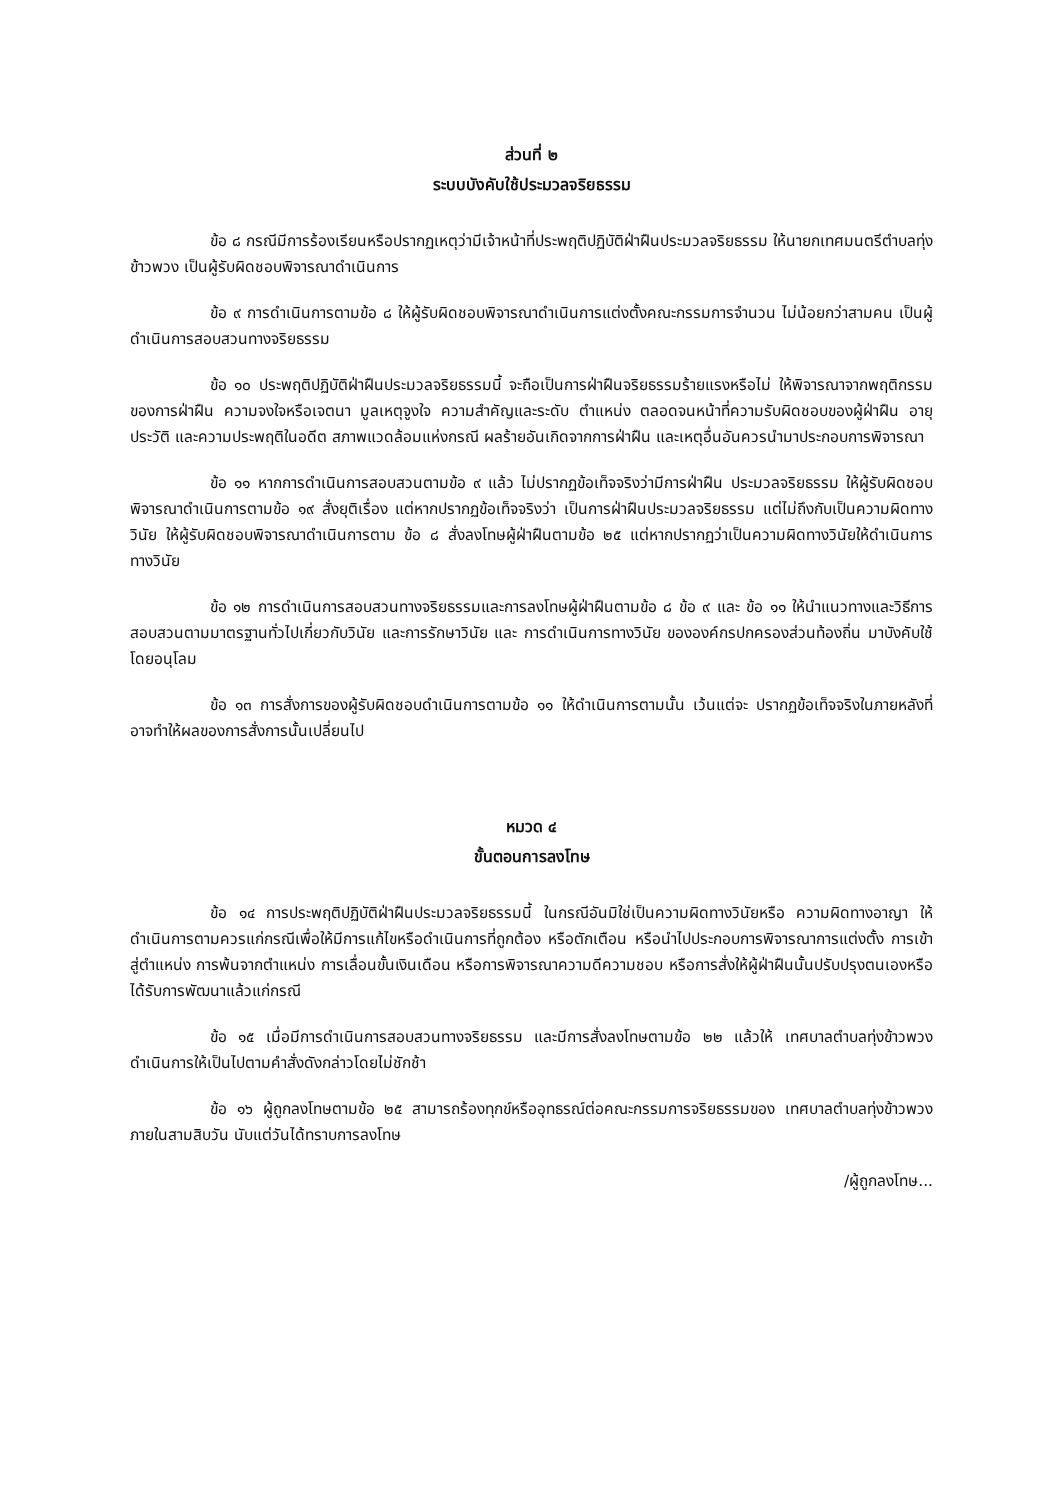ส่วนที่ ๒
ระบบบังคับใช้ประมวลจริยธรรม
ข้อ ๘ กรณีมีการร้องเรียนหรือปรากฏเหตุว่ามีเจ้าหน้าที่ประพฤติปฏิบัติฝ่าฝืนประมวลจริยธรรม ให้นายกเทศมนตรีตำบลทุ่งข้าวพวง เป็นผู้รับผิดชอบพิจารณาดำเนินการ
ข้อ ๙ การดำเนินการตามข้อ ๘ ให้ผู้รับผิดชอบพิจารณาดำเนินการแต่งตั้งคณะกรรมการจำนวน ไม่น้อยกว่าสามคน เป็นผู้ดำเนินการสอบสวนทางจริยธรรม
ข้อ ๑๐ ประพฤติปฏิบัติฝ่าฝืนประมวลจริยธรรมนี้ จะถือเป็นการฝ่าฝืนจริยธรรมร้ายแรงหรือไม่ ให้พิจารณาจากพฤติกรรมของการฝ่าฝืน ความจงใจหรือเจตนา มูลเหตุจูงใจ ความสำคัญและระดับ ตำแหน่ง ตลอดจนหน้าที่ความรับผิดชอบของผู้ฝ่าฝืน อายุ ประวัติ และความประพฤติในอดีต สภาพแวดล้อมแห่งกรณี ผลร้ายอันเกิดจากการฝ่าฝืน และเหตุอื่นอันควรนำมาประกอบการพิจารณา
ข้อ ๑๑ หากการดำเนินการสอบสวนตามข้อ ๙ แล้ว ไม่ปรากฏข้อเท็จจริงว่ามีการฝ่าฝืน ประมวลจริยธรรม ให้ผู้รับผิดชอบพิจารณาดำเนินการตามข้อ ๑๙ สั่งยุติเรื่อง แต่หากปรากฏข้อเท็จจริงว่า เป็นการฝ่าฝืนประมวลจริยธรรม แต่ไม่ถึงกับเป็นความผิดทางวินัย ให้ผู้รับผิดชอบพิจารณาดำเนินการตาม ข้อ ๘ สั่งลงโทษผู้ฝ่าฝืนตามข้อ ๒๕ แต่หากปรากฏว่าเป็นความผิดทางวินัยให้ดำเนินการทางวินัย
ข้อ ๑๒ การดำเนินการสอบสวนทางจริยธรรมและการลงโทษผู้ฝ่าฝืนตามข้อ ๘ ข้อ ๙ และ ข้อ ๑๑ ให้นำแนวทางและวิธีการสอบสวนตามมาตรฐานทั่วไปเกี่ยวกับวินัย และการรักษาวินัย และ การดำเนินการทางวินัย ขององค์กรปกครองส่วนท้องถิ่น มาบังคับใช้โดยอนุโลม
ข้อ ๑๓ การสั่งการของผู้รับผิดชอบดำเนินการตามข้อ ๑๑ ให้ดำเนินการตามนั้น เว้นแต่จะ ปรากฏข้อเท็จจริงในภายหลังที่อาจทำให้ผลของการสั่งการนั้นเปลี่ยนไป
หมวด ๔
ขั้นตอนการลงโทษ
ข้อ ๑๔ การประพฤติปฏิบัติฝ่าฝืนประมวลจริยธรรมนี้ ในกรณีอันมิใช่เป็นความผิดทางวินัยหรือ ความผิดทางอาญา ให้ดำเนินการตามควรแก่กรณีเพื่อให้มีการแก้ไขหรือดำเนินการที่ถูกต้อง หรือตักเตือน หรือนำไปประกอบการพิจารณาการแต่งตั้ง การเข้าสู่ตำแหน่ง การพ้นจากตำแหน่ง การเลื่อนขั้นเงินเดือน หรือการพิจารณาความดีความชอบ หรือการสั่งให้ผู้ฝ่าฝืนนั้นปรับปรุงตนเองหรือได้รับการพัฒนาแล้วแก่กรณี
ข้อ ๑๕ เมื่อมีการดำเนินการสอบสวนทางจริยธรรม และมีการสั่งลงโทษตามข้อ ๒๒ แล้วให้ เทศบาลตำบลทุ่งข้าวพวง ดำเนินการให้เป็นไปตามคำสั่งดังกล่าวโดยไม่ชักช้า
ข้อ ๑๖ ผู้ถูกลงโทษตามข้อ ๒๕ สามารถร้องทุกข์หรืออุทธรณ์ต่อคณะกรรมการจริยธรรมของ เทศบาลตำบลทุ่งข้าวพวง ภายในสามสิบวัน นับแต่วันได้ทราบการลงโทษ
/ผู้ถูกลงโทษ...